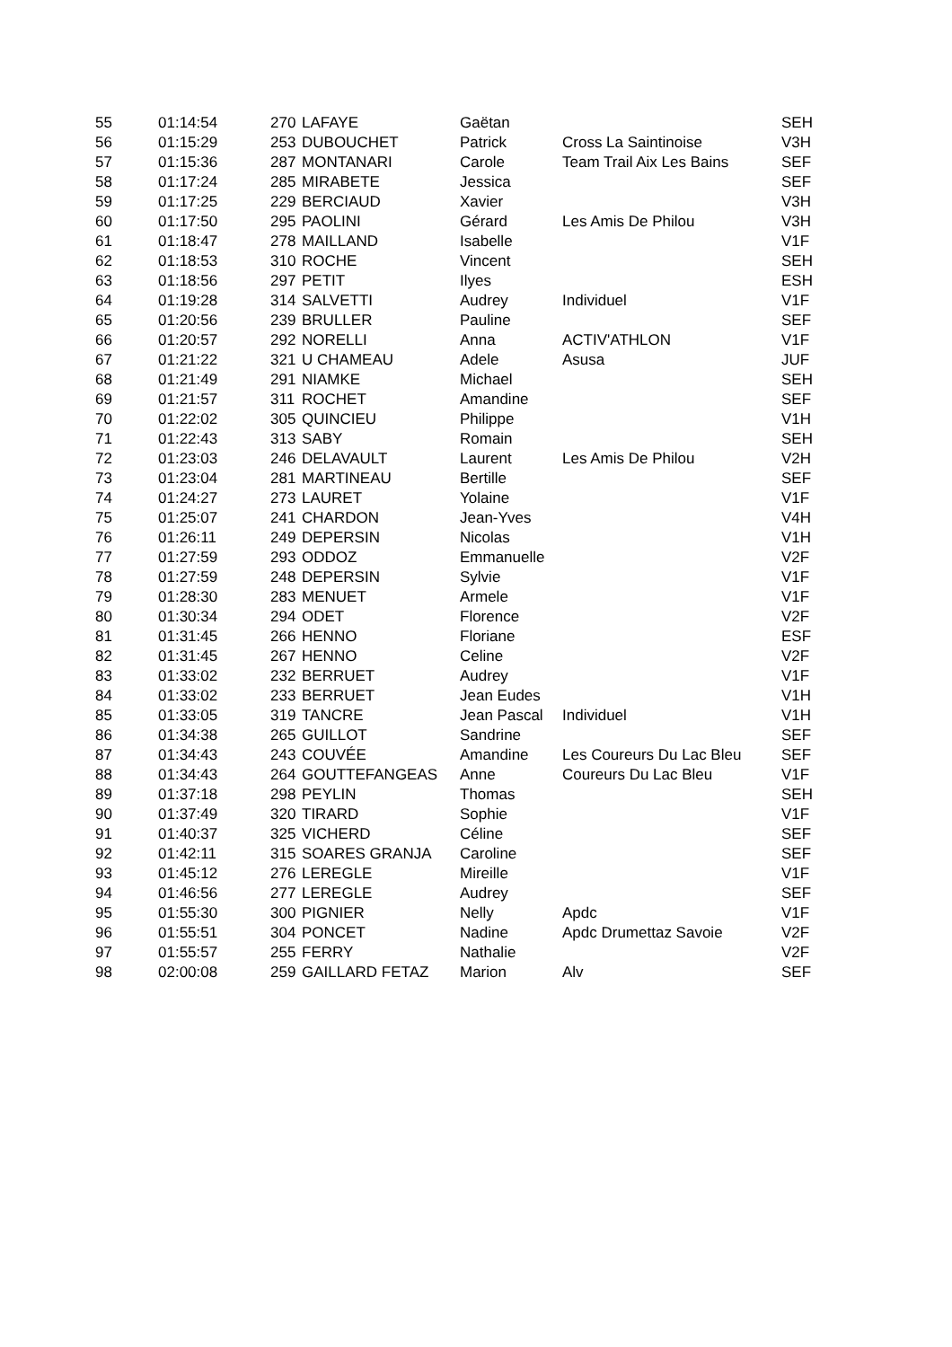| 55 | 01:14:54 | 270 | LAFAYE | Gaëtan | | SEH |
| 56 | 01:15:29 | 253 | DUBOUCHET | Patrick | Cross La Saintinoise | V3H |
| 57 | 01:15:36 | 287 | MONTANARI | Carole | Team Trail Aix Les Bains | SEF |
| 58 | 01:17:24 | 285 | MIRABETE | Jessica | | SEF |
| 59 | 01:17:25 | 229 | BERCIAUD | Xavier | | V3H |
| 60 | 01:17:50 | 295 | PAOLINI | Gérard | Les Amis De Philou | V3H |
| 61 | 01:18:47 | 278 | MAILLAND | Isabelle | | V1F |
| 62 | 01:18:53 | 310 | ROCHE | Vincent | | SEH |
| 63 | 01:18:56 | 297 | PETIT | Ilyes | | ESH |
| 64 | 01:19:28 | 314 | SALVETTI | Audrey | Individuel | V1F |
| 65 | 01:20:56 | 239 | BRULLER | Pauline | | SEF |
| 66 | 01:20:57 | 292 | NORELLI | Anna | ACTIV'ATHLON | V1F |
| 67 | 01:21:22 | 321 | U CHAMEAU | Adele | Asusa | JUF |
| 68 | 01:21:49 | 291 | NIAMKE | Michael | | SEH |
| 69 | 01:21:57 | 311 | ROCHET | Amandine | | SEF |
| 70 | 01:22:02 | 305 | QUINCIEU | Philippe | | V1H |
| 71 | 01:22:43 | 313 | SABY | Romain | | SEH |
| 72 | 01:23:03 | 246 | DELAVAULT | Laurent | Les Amis De Philou | V2H |
| 73 | 01:23:04 | 281 | MARTINEAU | Bertille | | SEF |
| 74 | 01:24:27 | 273 | LAURET | Yolaine | | V1F |
| 75 | 01:25:07 | 241 | CHARDON | Jean-Yves | | V4H |
| 76 | 01:26:11 | 249 | DEPERSIN | Nicolas | | V1H |
| 77 | 01:27:59 | 293 | ODDOZ | Emmanuelle | | V2F |
| 78 | 01:27:59 | 248 | DEPERSIN | Sylvie | | V1F |
| 79 | 01:28:30 | 283 | MENUET | Armele | | V1F |
| 80 | 01:30:34 | 294 | ODET | Florence | | V2F |
| 81 | 01:31:45 | 266 | HENNO | Floriane | | ESF |
| 82 | 01:31:45 | 267 | HENNO | Celine | | V2F |
| 83 | 01:33:02 | 232 | BERRUET | Audrey | | V1F |
| 84 | 01:33:02 | 233 | BERRUET | Jean Eudes | | V1H |
| 85 | 01:33:05 | 319 | TANCRE | Jean Pascal | Individuel | V1H |
| 86 | 01:34:38 | 265 | GUILLOT | Sandrine | | SEF |
| 87 | 01:34:43 | 243 | COUVÉE | Amandine | Les Coureurs Du Lac Bleu | SEF |
| 88 | 01:34:43 | 264 | GOUTTEFANGEAS | Anne | Coureurs Du Lac Bleu | V1F |
| 89 | 01:37:18 | 298 | PEYLIN | Thomas | | SEH |
| 90 | 01:37:49 | 320 | TIRARD | Sophie | | V1F |
| 91 | 01:40:37 | 325 | VICHERD | Céline | | SEF |
| 92 | 01:42:11 | 315 | SOARES GRANJA | Caroline | | SEF |
| 93 | 01:45:12 | 276 | LEREGLE | Mireille | | V1F |
| 94 | 01:46:56 | 277 | LEREGLE | Audrey | | SEF |
| 95 | 01:55:30 | 300 | PIGNIER | Nelly | Apdc | V1F |
| 96 | 01:55:51 | 304 | PONCET | Nadine | Apdc Drumettaz Savoie | V2F |
| 97 | 01:55:57 | 255 | FERRY | Nathalie | | V2F |
| 98 | 02:00:08 | 259 | GAILLARD FETAZ | Marion | Alv | SEF |